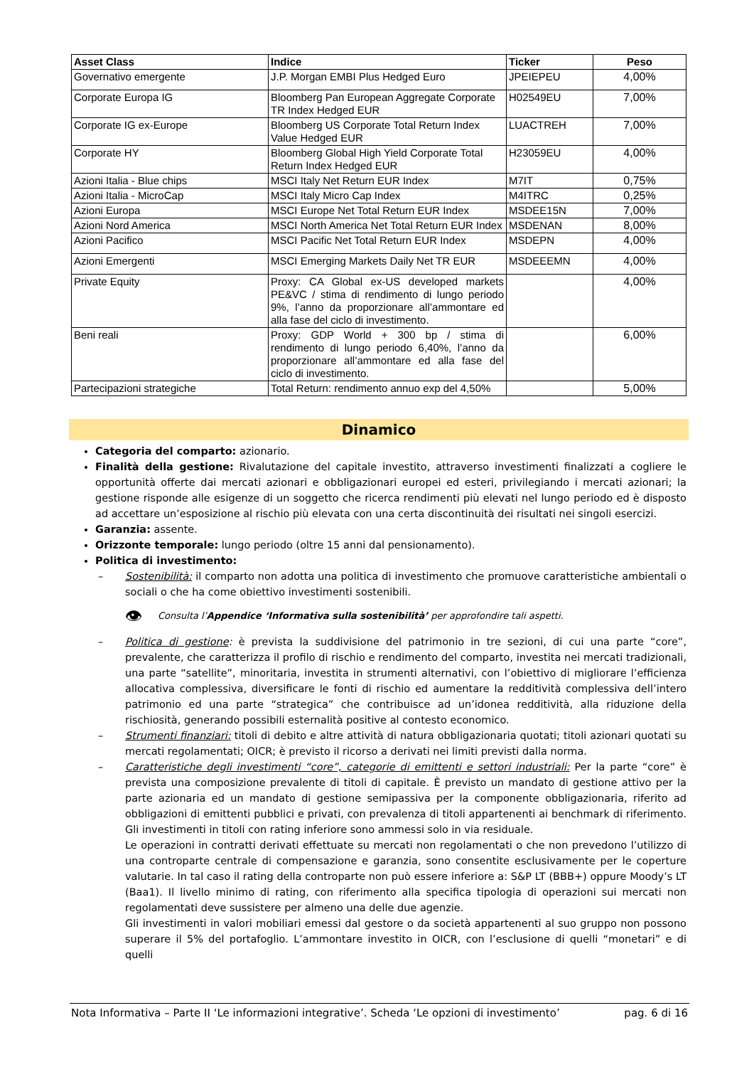| Asset Class | Indice | Ticker | Peso |
| --- | --- | --- | --- |
| Governativo emergente | J.P. Morgan EMBI Plus Hedged Euro | JPEIEPEU | 4,00% |
| Corporate Europa IG | Bloomberg Pan European Aggregate Corporate TR Index Hedged EUR | H02549EU | 7,00% |
| Corporate IG ex-Europe | Bloomberg US Corporate Total Return Index Value Hedged EUR | LUACTREH | 7,00% |
| Corporate HY | Bloomberg Global High Yield Corporate Total Return Index Hedged EUR | H23059EU | 4,00% |
| Azioni Italia - Blue chips | MSCI Italy Net Return EUR Index | M7IT | 0,75% |
| Azioni Italia - MicroCap | MSCI Italy Micro Cap Index | M4ITRC | 0,25% |
| Azioni Europa | MSCI Europe Net Total Return EUR Index | MSDEE15N | 7,00% |
| Azioni Nord America | MSCI North America Net Total Return EUR Index | MSDENAN | 8,00% |
| Azioni Pacifico | MSCI Pacific Net Total Return EUR Index | MSDEPN | 4,00% |
| Azioni Emergenti | MSCI Emerging Markets Daily Net TR EUR | MSDEEEMN | 4,00% |
| Private Equity | Proxy: CA Global ex-US developed markets PE&VC / stima di rendimento di lungo periodo 9%, l’anno da proporzionare all’ammontare ed alla fase del ciclo di investimento. | | 4,00% |
| Beni reali | Proxy: GDP World + 300 bp / stima di rendimento di lungo periodo 6,40%, l’anno da proporzionare all’ammontare ed alla fase del ciclo di investimento. | | 6,00% |
| Partecipazioni strategiche | Total Return: rendimento annuo exp del 4,50% | | 5,00% |
Dinamico
Categoria del comparto: azionario.
Finalità della gestione: Rivalutazione del capitale investito, attraverso investimenti finalizzati a cogliere le opportunità offerte dai mercati azionari e obbligazionari europei ed esteri, privilegiando i mercati azionari; la gestione risponde alle esigenze di un soggetto che ricerca rendimenti più elevati nel lungo periodo ed è disposto ad accettare un’esposizione al rischio più elevata con una certa discontinuità dei risultati nei singoli esercizi.
Garanzia: assente.
Orizzonte temporale: lungo periodo (oltre 15 anni dal pensionamento).
Politica di investimento:
– Sostenibilità: il comparto non adotta una politica di investimento che promuove caratteristiche ambientali o sociali o che ha come obiettivo investimenti sostenibili.
👁 Consulta l’Appendice ‘Informativa sulla sostenibilità’ per approfondire tali aspetti.
– Politica di gestione: è prevista la suddivisione del patrimonio in tre sezioni, di cui una parte “core”, prevalente, che caratterizza il profilo di rischio e rendimento del comparto, investita nei mercati tradizionali, una parte “satellite”, minoritaria, investita in strumenti alternativi, con l’obiettivo di migliorare l’efficienza allocativa complessiva, diversificare le fonti di rischio ed aumentare la redditività complessiva dell’intero patrimonio ed una parte “strategica” che contribuisce ad un’idonea redditività, alla riduzione della rischiosità, generando possibili esternalità positive al contesto economico.
– Strumenti finanziari: titoli di debito e altre attività di natura obbligazionaria quotati; titoli azionari quotati su mercati regolamentati; OICR; è previsto il ricorso a derivati nei limiti previsti dalla norma.
– Caratteristiche degli investimenti “core”, categorie di emittenti e settori industriali: Per la parte “core” è prevista una composizione prevalente di titoli di capitale. È previsto un mandato di gestione attivo per la parte azionaria ed un mandato di gestione semipassiva per la componente obbligazionaria, riferito ad obbligazioni di emittenti pubblici e privati, con prevalenza di titoli appartenenti ai benchmark di riferimento. Gli investimenti in titoli con rating inferiore sono ammessi solo in via residuale.
Le operazioni in contratti derivati effettuate su mercati non regolamentati o che non prevedono l’utilizzo di una controparte centrale di compensazione e garanzia, sono consentite esclusivamente per le coperture valutarie. In tal caso il rating della controparte non può essere inferiore a: S&P LT (BBB+) oppure Moody’s LT (Baa1). Il livello minimo di rating, con riferimento alla specifica tipologia di operazioni sui mercati non regolamentati deve sussistere per almeno una delle due agenzie.
Gli investimenti in valori mobiliari emessi dal gestore o da società appartenenti al suo gruppo non possono superare il 5% del portafoglio. L’ammontare investito in OICR, con l’esclusione di quelli “monetari” e di quelli
Nota Informativa – Parte II ‘Le informazioni integrative’. Scheda ‘Le opzioni di investimento’ pag. 6 di 16